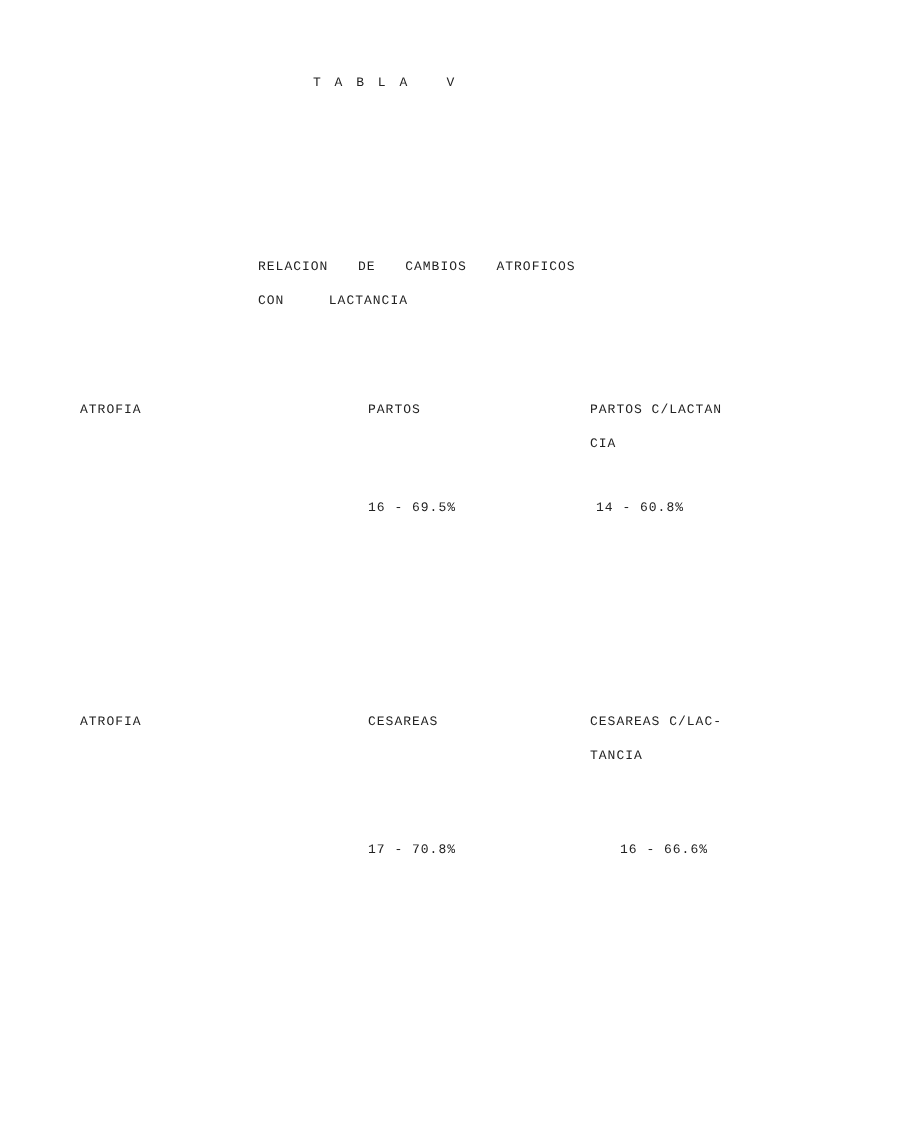T A B L A V
RELACION DE CAMBIOS ATROFICOS
CON LACTANCIA
| ATROFIA | PARTOS | PARTOS C/LACTAN CIA |
| | 16 - 69.5% | 14 - 60.8% |
| ATROFIA | CESAREAS | CESAREAS C/LAC- TANCIA |
| | 17 - 70.8% | 16 - 66.6% |